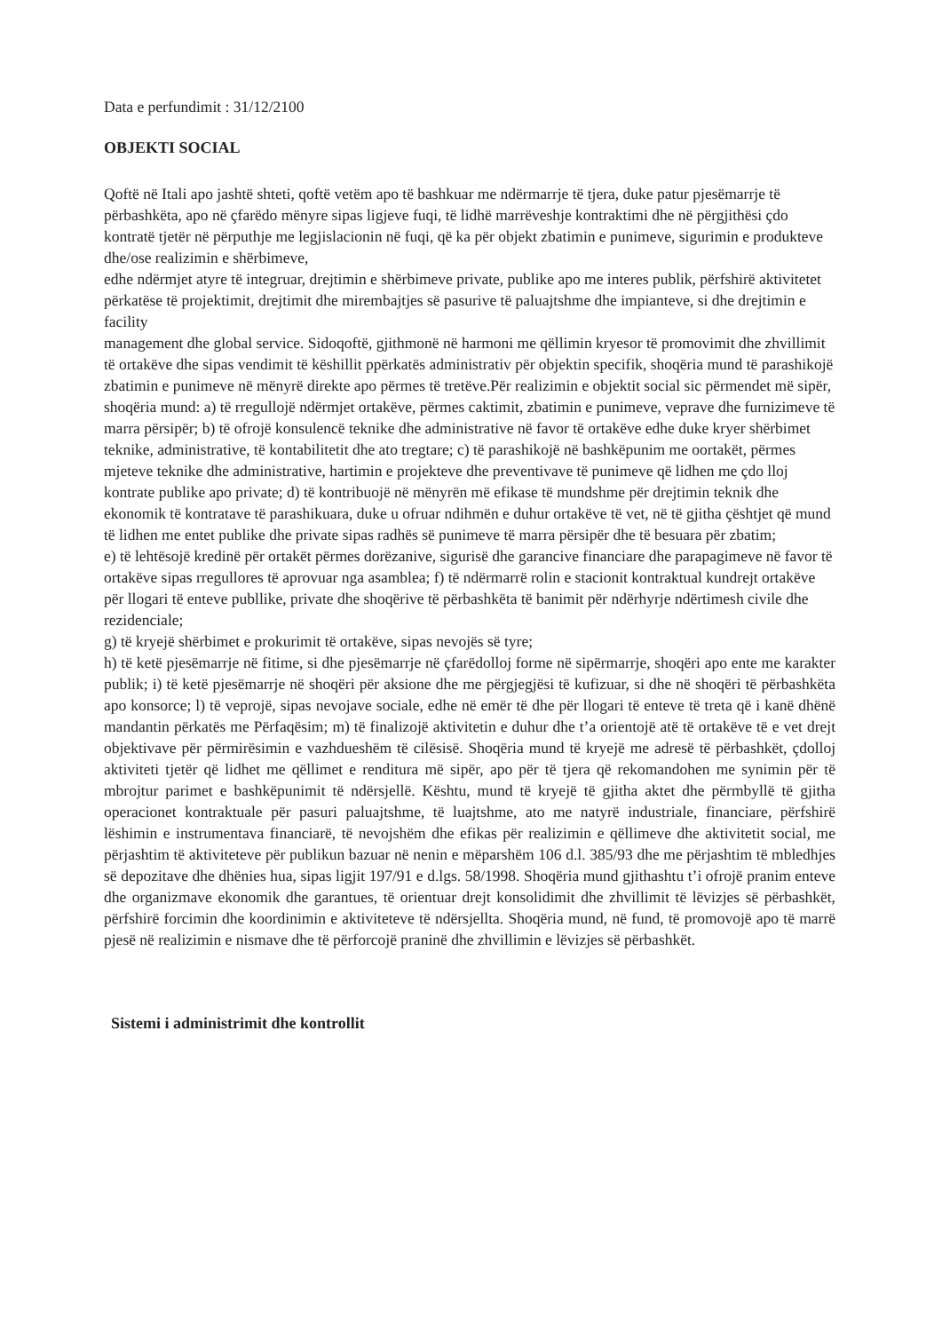Data e perfundimit : 31/12/2100
OBJEKTI SOCIAL
Qoftë në Itali apo jashtë shteti, qoftë vetëm apo të bashkuar me ndërmarrje të tjera, duke patur pjesëmarrje të përbashkëta, apo në çfarëdo mënyre sipas ligjeve fuqi, të lidhë marrëveshje kontraktimi dhe në përgjithësi çdo kontratë tjetër në përputhje me legjislacionin në fuqi, që ka për objekt zbatimin e punimeve, sigurimin e produkteve dhe/ose realizimin e shërbimeve,
edhe ndërmjet atyre të integruar, drejtimin e shërbimeve private, publike apo me interes publik, përfshirë aktivitetet përkatëse të projektimit, drejtimit dhe mirembajtjes së pasurive të paluajtshme dhe impianteve, si dhe drejtimin e facility
management dhe global service. Sidoqoftë, gjithmonë në harmoni me qëllimin kryesor të promovimit dhe zhvillimit të ortakëve dhe sipas vendimit të këshillit ppërkatës administrativ për objektin specifik, shoqëria mund të parashikojë zbatimin e punimeve në mënyrë direkte apo përmes të tretëve.Për realizimin e objektit social sic përmendet më sipër, shoqëria mund: a) të rregullojë ndërmjet ortakëve, përmes caktimit, zbatimin e punimeve, veprave dhe furnizimeve të marra përsipër; b) të ofrojë konsulencë teknike dhe administrative në favor të ortakëve edhe duke kryer shërbimet teknike, administrative, të kontabilitetit dhe ato tregtare; c) të parashikojë në bashkëpunim me oortakët, përmes mjeteve teknike dhe administrative, hartimin e projekteve dhe preventivave të punimeve që lidhen me çdo lloj kontrate publike apo private; d) të kontribuojë në mënyrën më efikase të mundshme për drejtimin teknik dhe ekonomik të kontratave të parashikuara, duke u ofruar ndihmën e duhur ortakëve të vet, në të gjitha çështjet që mund të lidhen me entet publike dhe private sipas radhës së punimeve të marra përsipër dhe të besuara për zbatim;
e) të lehtësojë kredinë për ortakët përmes dorëzanive, sigurisë dhe garancive financiare dhe parapagimeve në favor të ortakëve sipas rregullores të aprovuar nga asamblea; f) të ndërmarrë rolin e stacionit kontraktual kundrejt ortakëve për llogari të enteve publlike, private dhe shoqërive të përbashkëta të banimit për ndërhyrje ndërtimesh civile dhe rezidenciale;
g) të kryejë shërbimet e prokurimit të ortakëve, sipas nevojës së tyre;
h) të ketë pjesëmarrje në fitime, si dhe pjesëmarrje në çfarëdolloj forme në sipërmarrje, shoqëri apo ente me karakter publik; i) të ketë pjesëmarrje në shoqëri për aksione dhe me përgjegjësi të kufizuar, si dhe në shoqëri të përbashkëta apo konsorce; l) të veprojë, sipas nevojave sociale, edhe në emër të dhe për llogari të enteve të treta që i kanë dhënë mandantin përkatës me Përfaqësim; m) të finalizojë aktivitetin e duhur dhe t’a orientojë atë të ortakëve të e vet drejt objektivave për përmirësimin e vazhdueshëm të cilësisë. Shoqëria mund të kryejë me adresë të përbashkët, çdolloj aktiviteti tjetër që lidhet me qëllimet e renditura më sipër, apo për të tjera që rekomandohen me synimin për të mbrojtur parimet e bashkëpunimit të ndërsjellë. Kështu, mund të kryejë të gjitha aktet dhe përmbyllë të gjitha operacionet kontraktuale për pasuri paluajtshme, të luajtshme, ato me natyrë industriale, financiare, përfshirë lëshimin e instrumentava financiarë, të nevojshëm dhe efikas për realizimin e qëllimeve dhe aktivitetit social, me përjashtim të aktiviteteve për publikun bazuar në nenin e mëparshëm 106 d.l. 385/93 dhe me përjashtim të mbledhjes së depozitave dhe dhënies hua, sipas ligjit 197/91 e d.lgs. 58/1998. Shoqëria mund gjithashtu t’i ofrojë pranim enteve dhe organizmave ekonomik dhe garantues, të orientuar drejt konsolidimit dhe zhvillimit të lëvizjes së përbashkët, përfshirë forcimin dhe koordinimin e aktiviteteve të ndërsjellta. Shoqëria mund, në fund, të promovojë apo të marrë pjesë në realizimin e nismave dhe të përforcojë praninë dhe zhvillimin e lëvizjes së përbashkët.
Sistemi i administrimit dhe kontrollit